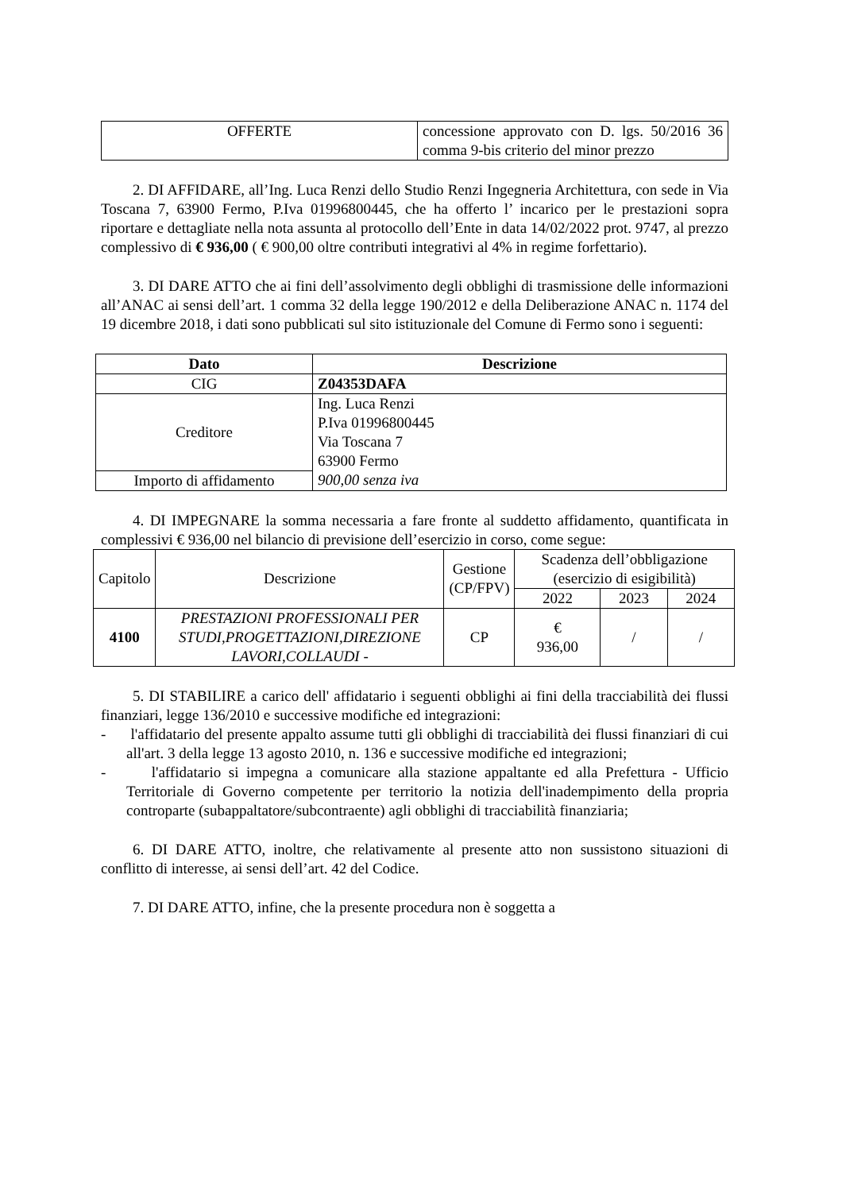| OFFERTE | concessione approvato con D. lgs. 50/2016 36 comma 9-bis criterio del minor prezzo |
2. DI AFFIDARE, all’Ing. Luca Renzi dello Studio Renzi Ingegneria Architettura, con sede in Via Toscana 7, 63900 Fermo, P.Iva 01996800445, che ha offerto l’ incarico per le prestazioni sopra riportare e dettagliate nella nota assunta al protocollo dell’Ente in data 14/02/2022 prot. 9747, al prezzo complessivo di € 936,00 ( € 900,00 oltre contributi integrativi al 4% in regime forfettario).
3. DI DARE ATTO che ai fini dell’assolvimento degli obblighi di trasmissione delle informazioni all’ANAC ai sensi dell’art. 1 comma 32 della legge 190/2012 e della Deliberazione ANAC n. 1174 del 19 dicembre 2018, i dati sono pubblicati sul sito istituzionale del Comune di Fermo sono i seguenti:
| Dato | Descrizione |
| --- | --- |
| CIG | Z04353DAFA |
| Creditore | Ing. Luca Renzi P.Iva 01996800445 Via Toscana 7 63900 Fermo |
| Importo di affidamento | 900,00 senza iva |
4. DI IMPEGNARE la somma necessaria a fare fronte al suddetto affidamento, quantificata in complessivi € 936,00 nel bilancio di previsione dell’esercizio in corso, come segue:
| Capitolo | Descrizione | Gestione (CP/FPV) | Scadenza dell’obbligazione (esercizio di esigibilità) | | |
| | | | 2022 | 2023 | 2024 |
| 4100 | PRESTAZIONI PROFESSIONALI PER STUDI,PROGETTAZIONI,DIREZIONE LAVORI,COLLAUDI - | CP | € 936,00 | / | / |
5. DI STABILIRE a carico dell' affidatario i seguenti obblighi ai fini della tracciabilità dei flussi finanziari, legge 136/2010 e successive modifiche ed integrazioni:
- l'affidatario del presente appalto assume tutti gli obblighi di tracciabilità dei flussi finanziari di cui all'art. 3 della legge 13 agosto 2010, n. 136 e successive modifiche ed integrazioni;
- l'affidatario si impegna a comunicare alla stazione appaltante ed alla Prefettura - Ufficio Territoriale di Governo competente per territorio la notizia dell'inadempimento della propria controparte (subappaltatore/subcontraente) agli obblighi di tracciabilità finanziaria;
6. DI DARE ATTO, inoltre, che relativamente al presente atto non sussistono situazioni di conflitto di interesse, ai sensi dell’art. 42 del Codice.
7. DI DARE ATTO, infine, che la presente procedura non è soggetta a